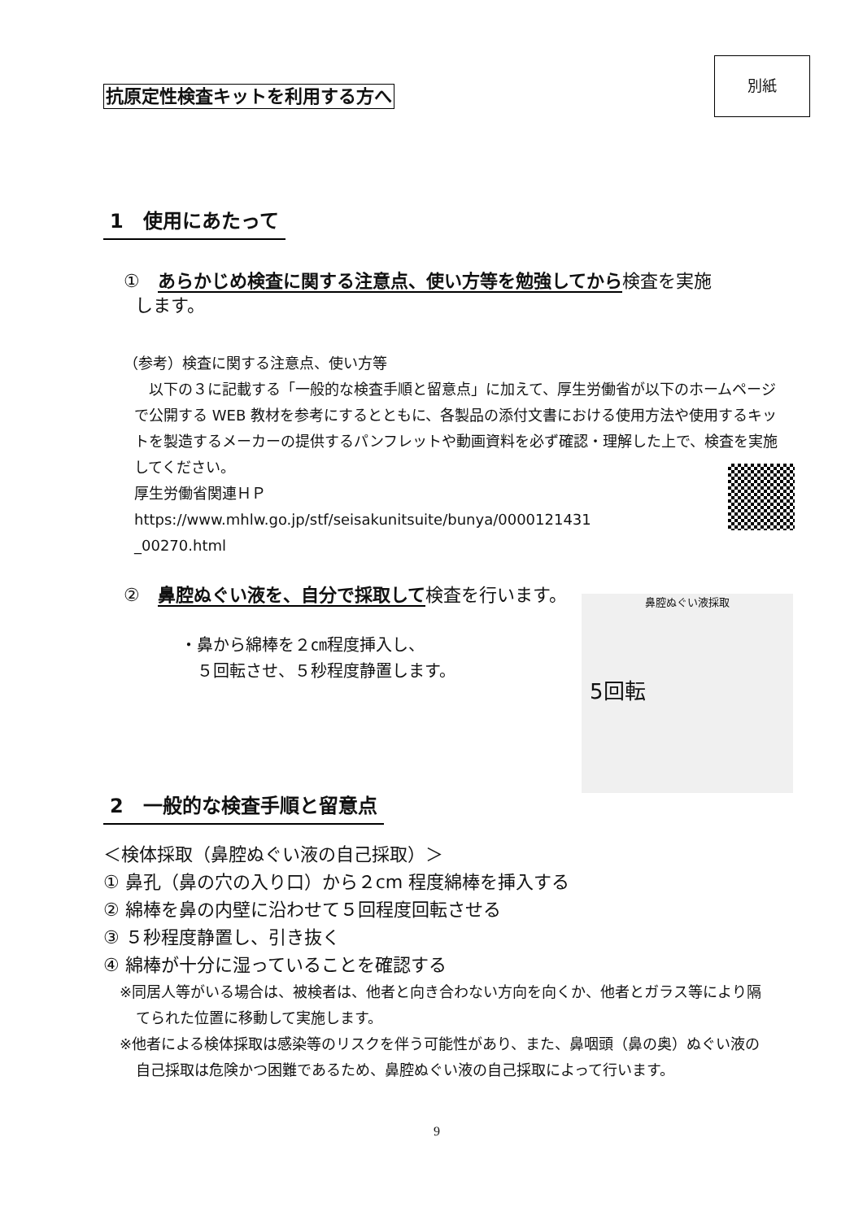別紙
抗原定性検査キットを利用する方へ
1　使用にあたって
①　あらかじめ検査に関する注意点、使い方等を勉強してから検査を実施
します。
（参考）検査に関する注意点、使い方等
　以下の３に記載する「一般的な検査手順と留意点」に加えて、厚生労働省が以下のホームページで公開する WEB 教材を参考にするとともに、各製品の添付文書における使用方法や使用するキットを製造するメーカーの提供するパンフレットや動画資料を必ず確認・理解した上で、検査を実施してください。
厚生労働省関連ＨＰ
https://www.mhlw.go.jp/stf/seisakunitsuite/bunya/0000121431
_00270.html
②　鼻腔ぬぐい液を、自分で採取して検査を行います。
・鼻から綿棒を２㎝程度挿入し、
　５回転させ、５秒程度静置します。
鼻腔ぬぐい液採取
5回転
2　一般的な検査手順と留意点
＜検体採取（鼻腔ぬぐい液の自己採取）＞
① 鼻孔（鼻の穴の入り口）から２cm 程度綿棒を挿入する
② 綿棒を鼻の内壁に沿わせて５回程度回転させる
③ ５秒程度静置し、引き抜く
④ 綿棒が十分に湿っていることを確認する
※同居人等がいる場合は、被検者は、他者と向き合わない方向を向くか、他者とガラス等により隔てられた位置に移動して実施します。
※他者による検体採取は感染等のリスクを伴う可能性があり、また、鼻咽頭（鼻の奥）ぬぐい液の自己採取は危険かつ困難であるため、鼻腔ぬぐい液の自己採取によって行います。
9